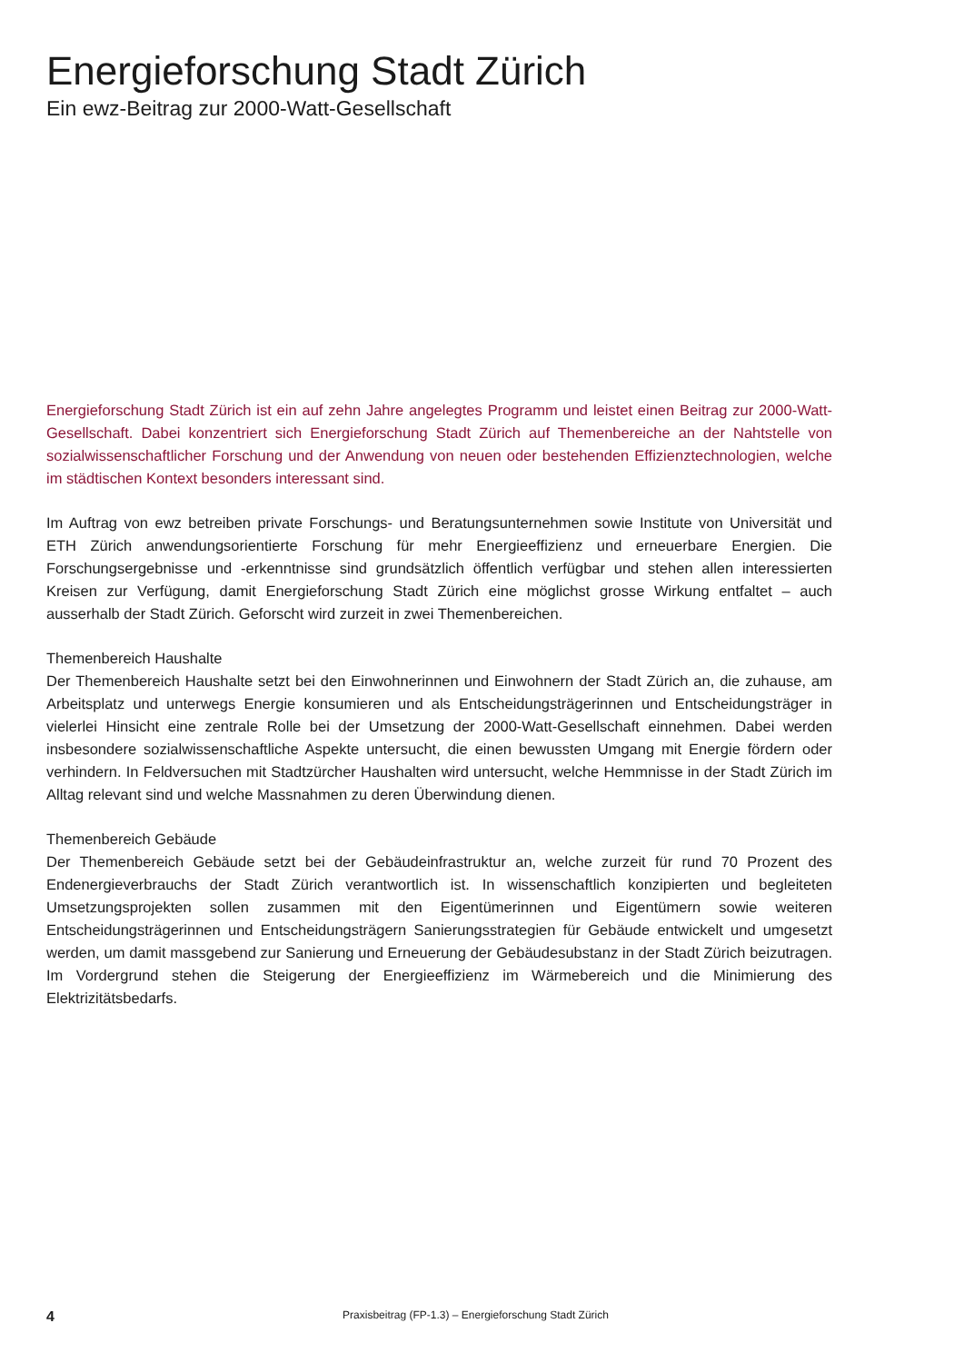Energieforschung Stadt Zürich
Ein ewz-Beitrag zur 2000-Watt-Gesellschaft
Energieforschung Stadt Zürich ist ein auf zehn Jahre angelegtes Programm und leistet einen Beitrag zur 2000-Watt-Gesellschaft. Dabei konzentriert sich Energieforschung Stadt Zürich auf Themenbereiche an der Nahtstelle von sozialwissenschaftlicher Forschung und der Anwendung von neuen oder bestehenden Effizienztechnologien, welche im städtischen Kontext besonders interessant sind.
Im Auftrag von ewz betreiben private Forschungs- und Beratungsunternehmen sowie Institute von Universität und ETH Zürich anwendungsorientierte Forschung für mehr Energieeffizienz und erneuerbare Energien. Die Forschungsergebnisse und -erkenntnisse sind grundsätzlich öffentlich verfügbar und stehen allen interessierten Kreisen zur Verfügung, damit Energieforschung Stadt Zürich eine möglichst grosse Wirkung entfaltet – auch ausserhalb der Stadt Zürich. Geforscht wird zurzeit in zwei Themenbereichen.
Themenbereich Haushalte
Der Themenbereich Haushalte setzt bei den Einwohnerinnen und Einwohnern der Stadt Zürich an, die zuhause, am Arbeitsplatz und unterwegs Energie konsumieren und als Entscheidungsträgerinnen und Entscheidungsträger in vielerlei Hinsicht eine zentrale Rolle bei der Umsetzung der 2000-Watt-Gesellschaft einnehmen. Dabei werden insbesondere sozialwissenschaftliche Aspekte untersucht, die einen bewussten Umgang mit Energie fördern oder verhindern. In Feldversuchen mit Stadtzürcher Haushalten wird untersucht, welche Hemmnisse in der Stadt Zürich im Alltag relevant sind und welche Massnahmen zu deren Überwindung dienen.
Themenbereich Gebäude
Der Themenbereich Gebäude setzt bei der Gebäudeinfrastruktur an, welche zurzeit für rund 70 Prozent des Endenergieverbrauchs der Stadt Zürich verantwortlich ist. In wissenschaftlich konzipierten und begleiteten Umsetzungsprojekten sollen zusammen mit den Eigentümerinnen und Eigentümern sowie weiteren Entscheidungsträgerinnen und Entscheidungsträgern Sanierungsstrategien für Gebäude entwickelt und umgesetzt werden, um damit massgebend zur Sanierung und Erneuerung der Gebäudesubstanz in der Stadt Zürich beizutragen. Im Vordergrund stehen die Steigerung der Energieeffizienz im Wärmebereich und die Minimierung des Elektrizitätsbedarfs.
4 Praxisbeitrag (FP-1.3) – Energieforschung Stadt Zürich